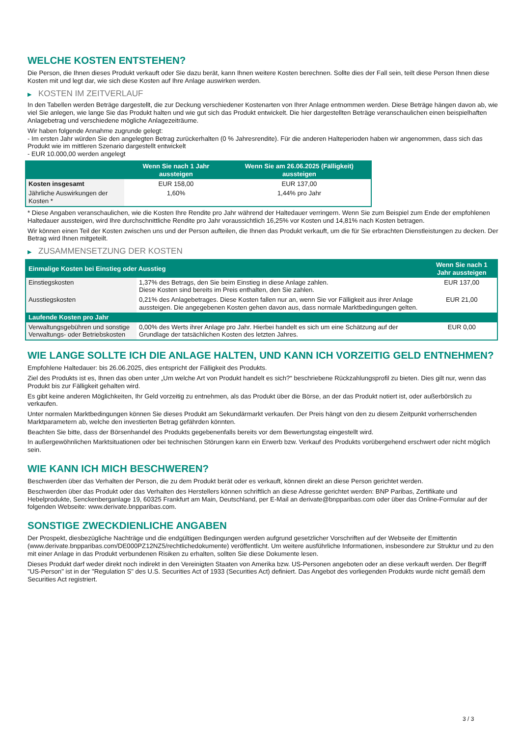WELCHE KOSTEN ENTSTEHEN?
Die Person, die Ihnen dieses Produkt verkauft oder Sie dazu berät, kann Ihnen weitere Kosten berechnen. Sollte dies der Fall sein, teilt diese Person Ihnen diese Kosten mit und legt dar, wie sich diese Kosten auf Ihre Anlage auswirken werden.
▶ KOSTEN IM ZEITVERLAUF
In den Tabellen werden Beträge dargestellt, die zur Deckung verschiedener Kostenarten von Ihrer Anlage entnommen werden. Diese Beträge hängen davon ab, wie viel Sie anlegen, wie lange Sie das Produkt halten und wie gut sich das Produkt entwickelt. Die hier dargestellten Beträge veranschaulichen einen beispielhaften Anlagebetrag und verschiedene mögliche Anlagezeiträume.
Wir haben folgende Annahme zugrunde gelegt:
- Im ersten Jahr würden Sie den angelegten Betrag zurückerhalten (0 % Jahresrendite). Für die anderen Halteperioden haben wir angenommen, dass sich das Produkt wie im mittleren Szenario dargestellt entwickelt
- EUR 10.000,00 werden angelegt
| | Wenn Sie nach 1 Jahr aussteigen | Wenn Sie am 26.06.2025 (Fälligkeit) aussteigen |
| --- | --- | --- |
| Kosten insgesamt | EUR 158,00 | EUR 137,00 |
| Jährliche Auswirkungen der Kosten * | 1,60% | 1,44% pro Jahr |
* Diese Angaben veranschaulichen, wie die Kosten Ihre Rendite pro Jahr während der Haltedauer verringern. Wenn Sie zum Beispiel zum Ende der empfohlenen Haltedauer aussteigen, wird Ihre durchschnittliche Rendite pro Jahr voraussichtlich 16,25% vor Kosten und 14,81% nach Kosten betragen.
Wir können einen Teil der Kosten zwischen uns und der Person aufteilen, die Ihnen das Produkt verkauft, um die für Sie erbrachten Dienstleistungen zu decken. Der Betrag wird Ihnen mitgeteilt.
▶ ZUSAMMENSETZUNG DER KOSTEN
| Einmalige Kosten bei Einstieg oder Ausstieg | | Wenn Sie nach 1 Jahr aussteigen |
| --- | --- | --- |
| Einstiegskosten | 1,37% des Betrags, den Sie beim Einstieg in diese Anlage zahlen. Diese Kosten sind bereits im Preis enthalten, den Sie zahlen. | EUR 137,00 |
| Ausstiegskosten | 0,21% des Anlagebetrages. Diese Kosten fallen nur an, wenn Sie vor Fälligkeit aus ihrer Anlage aussteigen. Die angegebenen Kosten gehen davon aus, dass normale Marktbedingungen gelten. | EUR 21,00 |
| Laufende Kosten pro Jahr | | |
| Verwaltungsgebühren und sonstige Verwaltungs- oder Betriebskosten | 0,00% des Werts ihrer Anlage pro Jahr. Hierbei handelt es sich um eine Schätzung auf der Grundlage der tatsächlichen Kosten des letzten Jahres. | EUR 0,00 |
WIE LANGE SOLLTE ICH DIE ANLAGE HALTEN, UND KANN ICH VORZEITIG GELD ENTNEHMEN?
Empfohlene Haltedauer: bis 26.06.2025, dies entspricht der Fälligkeit des Produkts.
Ziel des Produkts ist es, Ihnen das oben unter „Um welche Art von Produkt handelt es sich?“ beschriebene Rückzahlungsprofil zu bieten. Dies gilt nur, wenn das Produkt bis zur Fälligkeit gehalten wird.
Es gibt keine anderen Möglichkeiten, Ihr Geld vorzeitig zu entnehmen, als das Produkt über die Börse, an der das Produkt notiert ist, oder außerbörslich zu verkaufen.
Unter normalen Marktbedingungen können Sie dieses Produkt am Sekundärmarkt verkaufen. Der Preis hängt von den zu diesem Zeitpunkt vorherrschenden Marktparametern ab, welche den investierten Betrag gefährden könnten.
Beachten Sie bitte, dass der Börsenhandel des Produkts gegebenenfalls bereits vor dem Bewertungstag eingestellt wird.
In außergewöhnlichen Marktsituationen oder bei technischen Störungen kann ein Erwerb bzw. Verkauf des Produkts vorübergehend erschwert oder nicht möglich sein.
WIE KANN ICH MICH BESCHWEREN?
Beschwerden über das Verhalten der Person, die zu dem Produkt berät oder es verkauft, können direkt an diese Person gerichtet werden.
Beschwerden über das Produkt oder das Verhalten des Herstellers können schriftlich an diese Adresse gerichtet werden: BNP Paribas, Zertifikate und Hebelprodukte, Senckenberganlage 19, 60325 Frankfurt am Main, Deutschland, per E-Mail an derivate@bnpparibas.com oder über das Online-Formular auf der folgenden Webseite: www.derivate.bnpparibas.com.
SONSTIGE ZWECKDIENLICHE ANGABEN
Der Prospekt, diesbezügliche Nachträge und die endgültigen Bedingungen werden aufgrund gesetzlicher Vorschriften auf der Webseite der Emittentin (www.derivate.bnpparibas.com/DE000PZ12NZ5/rechtlichedokumente) veröffentlicht. Um weitere ausführliche Informationen, insbesondere zur Struktur und zu den mit einer Anlage in das Produkt verbundenen Risiken zu erhalten, sollten Sie diese Dokumente lesen.
Dieses Produkt darf weder direkt noch indirekt in den Vereinigten Staaten von Amerika bzw. US-Personen angeboten oder an diese verkauft werden. Der Begriff "US-Person" ist in der "Regulation S" des U.S. Securities Act of 1933 (Securities Act) definiert. Das Angebot des vorliegenden Produkts wurde nicht gemäß dem Securities Act registriert.
3 / 3